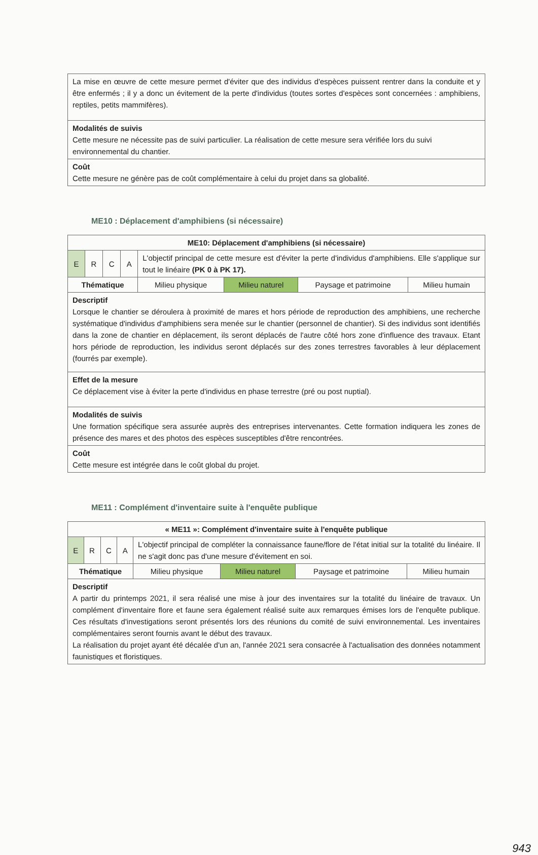| La mise en œuvre de cette mesure permet d'éviter que des individus d'espèces puissent rentrer dans la conduite et y être enfermés ; il y a donc un évitement de la perte d'individus (toutes sortes d'espèces sont concernées : amphibiens, reptiles, petits mammifères). |
| Modalités de suivis Cette mesure ne nécessite pas de suivi particulier. La réalisation de cette mesure sera vérifiée lors du suivi environnemental du chantier. |
| Coût Cette mesure ne génère pas de coût complémentaire à celui du projet dans sa globalité. |
ME10 : Déplacement d'amphibiens (si nécessaire)
| ME10: Déplacement d'amphibiens (si nécessaire) | | | | | | | |
| E | R | C | A | L'objectif principal de cette mesure est d'éviter la perte d'individus d'amphibiens. Elle s'applique sur tout le linéaire (PK 0 à PK 17). | | | |
| Thématique | | | | Milieu physique | Milieu naturel | Paysage et patrimoine | Milieu humain |
| Descriptif Lorsque le chantier se déroulera à proximité de mares et hors période de reproduction des amphibiens, une recherche systématique d'individus d'amphibiens sera menée sur le chantier (personnel de chantier). Si des individus sont identifiés dans la zone de chantier en déplacement, ils seront déplacés de l'autre côté hors zone d'influence des travaux. Etant hors période de reproduction, les individus seront déplacés sur des zones terrestres favorables à leur déplacement (fourrés par exemple). | | | | | | | |
| Effet de la mesure Ce déplacement vise à éviter la perte d'individus en phase terrestre (pré ou post nuptial). | | | | | | | |
| Modalités de suivis Une formation spécifique sera assurée auprès des entreprises intervenantes. Cette formation indiquera les zones de présence des mares et des photos des espèces susceptibles d'être rencontrées. | | | | | | | |
| Coût Cette mesure est intégrée dans le coût global du projet. | | | | | | | |
ME11 : Complément d'inventaire suite à l'enquête publique
| « ME11 »: Complément d'inventaire suite à l'enquête publique | | | | | | | |
| E | R | C | A | L'objectif principal de compléter la connaissance faune/flore de l'état initial sur la totalité du linéaire. Il ne s'agit donc pas d'une mesure d'évitement en soi. | | | |
| Thématique | | | | Milieu physique | Milieu naturel | Paysage et patrimoine | Milieu humain |
| Descriptif A partir du printemps 2021, il sera réalisé une mise à jour des inventaires sur la totalité du linéaire de travaux. Un complément d'inventaire flore et faune sera également réalisé suite aux remarques émises lors de l'enquête publique. Ces résultats d'investigations seront présentés lors des réunions du comité de suivi environnemental. Les inventaires complémentaires seront fournis avant le début des travaux. La réalisation du projet ayant été décalée d'un an, l'année 2021 sera consacrée à l'actualisation des données notamment faunistiques et floristiques. | | | | | | | |
943